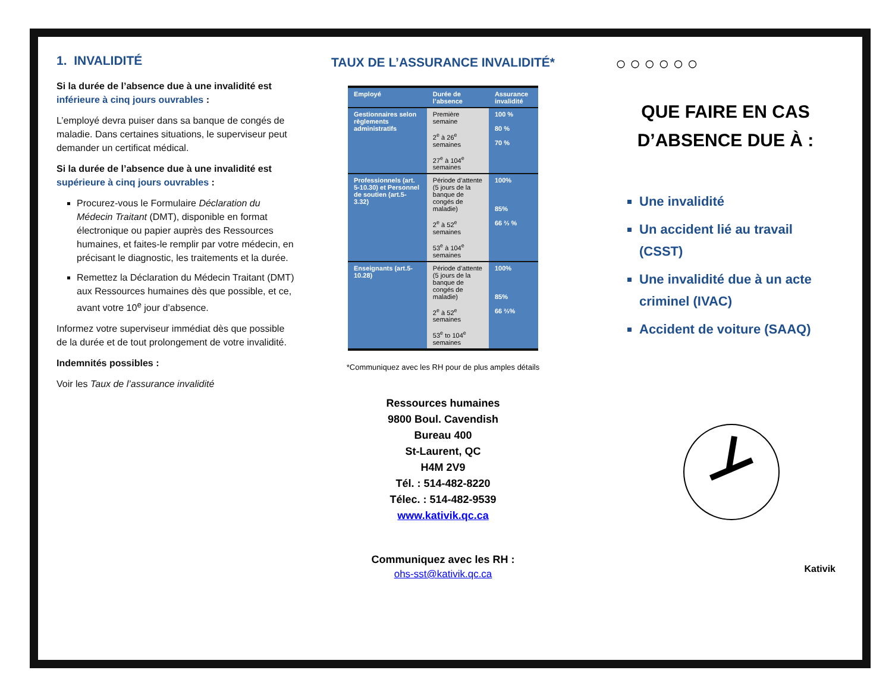1. INVALIDITÉ
Si la durée de l’absence due à une invalidité est inférieure à cinq jours ouvrables :
L’employé devra puiser dans sa banque de congés de maladie. Dans certaines situations, le superviseur peut demander un certificat médical.
Si la durée de l’absence due à une invalidité est supérieure à cinq jours ouvrables :
Procurez-vous le Formulaire Déclaration du Médecin Traitant (DMT), disponible en format électronique ou papier auprès des Ressources humaines, et faites-le remplir par votre médecin, en précisant le diagnostic, les traitements et la durée.
Remettez la Déclaration du Médecin Traitant (DMT) aux Ressources humaines dès que possible, et ce, avant votre 10<sup>e</sup> jour d’absence.
Informez votre superviseur immédiat dès que possible de la durée et de tout prolongement de votre invalidité.
Indemnités possibles :
Voir les Taux de l’assurance invalidité
TAUX DE L’ASSURANCE INVALIDITÉ*
| Employé | Durée de l’absence | Assurance invalidité |
| --- | --- | --- |
| Gestionnaires selon règlements administratifs | Première semaine 2<sup>e</sup> à 26<sup>e</sup> semaines 27<sup>e</sup> à 104<sup>e</sup> semaines | 100 % 80 % 70 % |
| Professionnels (art. 5-10.30) et Personnel de soutien (art.5-3.32) | Période d’attente (5 jours de la banque de congés de maladie) 2<sup>e</sup> à 52<sup>e</sup> semaines 53<sup>e</sup> à 104<sup>e</sup> semaines | 100% 85% 66 ⅔ % |
| Enseignants (art.5-10.28) | Période d’attente (5 jours de la banque de congés de maladie) 2<sup>e</sup> à 52<sup>e</sup> semaines 53<sup>e</sup> to 104<sup>e</sup> semaines | 100% 85% 66 ⅔% |
*Communiquez avec les RH pour de plus amples détails
Ressources humaines
9800 Boul. Cavendish
Bureau 400
St-Laurent, QC
H4M 2V9
Tél. : 514-482-8220
Télec. : 514-482-9539
www.kativik.qc.ca
Communiquez avec les RH :
ohs-sst@kativik.qc.ca
○○○○○○
QUE FAIRE EN CAS D’ABSENCE DUE À :
Une invalidité
Un accident lié au travail (CSST)
Une invalidité due à un acte criminel (IVAC)
Accident de voiture (SAAQ)
Kativik